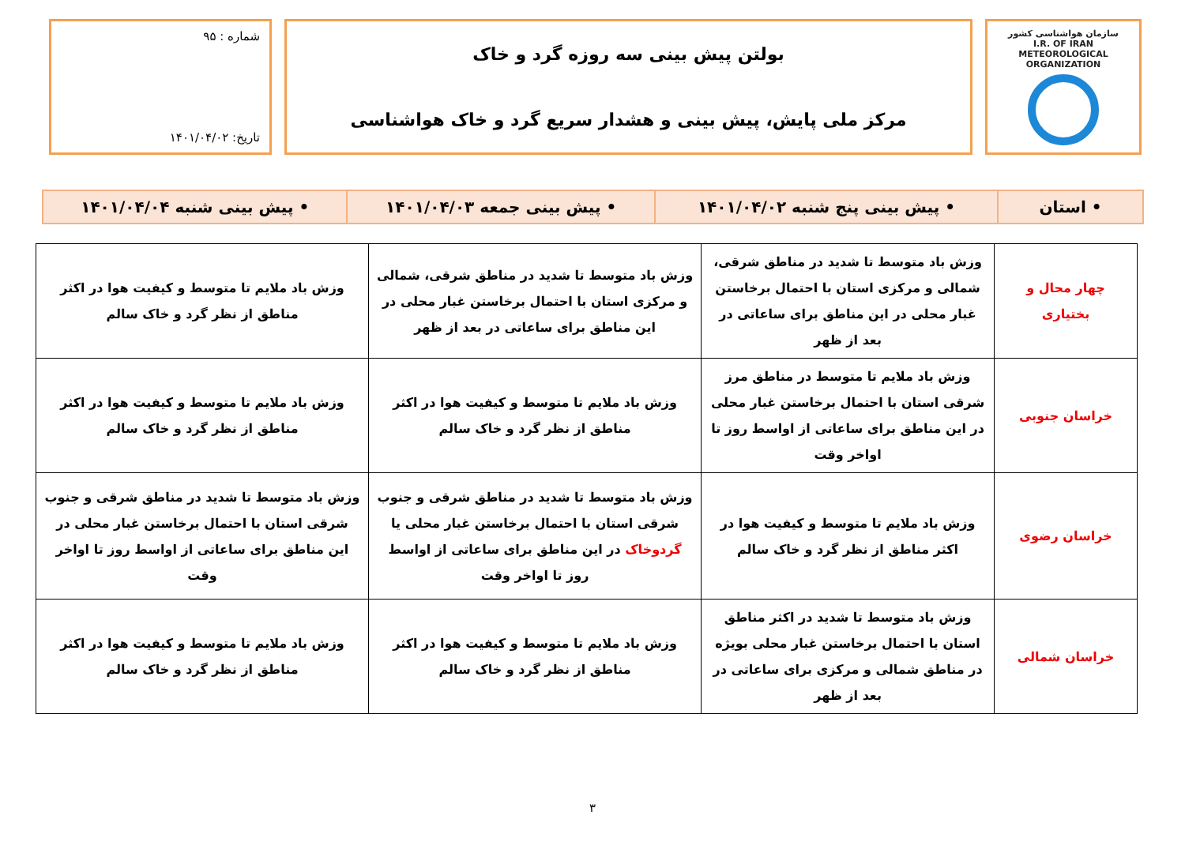سازمان هواشناسی کشور
I.R. OF IRAN
METEOROLOGICAL
ORGANIZATION
بولتن پیش بینی سه روزه گرد و خاک
مرکز ملی پایش، پیش بینی و هشدار سریع گرد و خاک هواشناسی
شماره : ۹۵
تاریخ: ۱۴۰۱/۰۴/۰۲
| • استان | • پیش بینی پنج شنبه ۱۴۰۱/۰۴/۰۲ | • پیش بینی جمعه ۱۴۰۱/۰۴/۰۳ | • پیش بینی شنبه ۱۴۰۱/۰۴/۰۴ |
| چهار محال و بختیاری | وزش باد متوسط تا شدید در مناطق شرقی، شمالی و مرکزی استان با احتمال برخاستن غبار محلی در این مناطق برای ساعاتی در بعد از ظهر | وزش باد متوسط تا شدید در مناطق شرقی، شمالی و مرکزی استان با احتمال برخاستن غبار محلی در این مناطق برای ساعاتی در بعد از ظهر | وزش باد ملایم تا متوسط و کیفیت هوا در اکثر مناطق از نظر گرد و خاک سالم |
| خراسان جنوبی | وزش باد ملایم تا متوسط در مناطق مرز شرقی استان با احتمال برخاستن غبار محلی در این مناطق برای ساعاتی از اواسط روز تا اواخر وقت | وزش باد ملایم تا متوسط و کیفیت هوا در اکثر مناطق از نظر گرد و خاک سالم | وزش باد ملایم تا متوسط و کیفیت هوا در اکثر مناطق از نظر گرد و خاک سالم |
| خراسان رضوی | وزش باد ملایم تا متوسط و کیفیت هوا در اکثر مناطق از نظر گرد و خاک سالم | وزش باد متوسط تا شدید در مناطق شرقی و جنوب شرقی استان با احتمال برخاستن غبار محلی یا گردوخاک در این مناطق برای ساعاتی از اواسط روز تا اواخر وقت | وزش باد متوسط تا شدید در مناطق شرقی و جنوب شرقی استان با احتمال برخاستن غبار محلی در این مناطق برای ساعاتی از اواسط روز تا اواخر وقت |
| خراسان شمالی | وزش باد متوسط تا شدید در اکثر مناطق استان با احتمال برخاستن غبار محلی بویژه در مناطق شمالی و مرکزی برای ساعاتی در بعد از ظهر | وزش باد ملایم تا متوسط و کیفیت هوا در اکثر مناطق از نظر گرد و خاک سالم | وزش باد ملایم تا متوسط و کیفیت هوا در اکثر مناطق از نظر گرد و خاک سالم |
۳